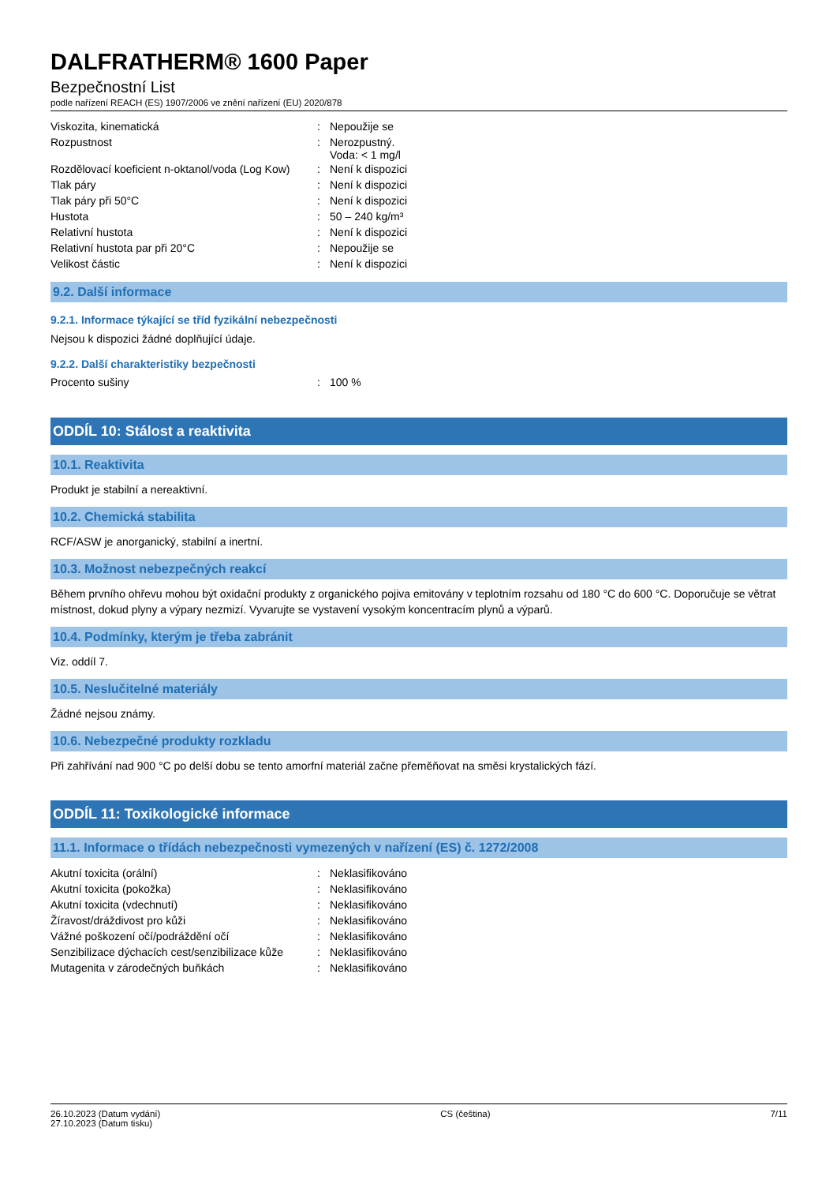DALFRATHERM® 1600 Paper
Bezpečnostní List
podle nařízení REACH (ES) 1907/2006 ve znění nařízení (EU) 2020/878
| Viskozita, kinematická | : | Nepoužije se |
| Rozpustnost | : | Nerozpustný. Voda: < 1 mg/l |
| Rozdělovací koeficient n-oktanol/voda (Log Kow) | : | Není k dispozici |
| Tlak páry | : | Není k dispozici |
| Tlak páry při 50°C | : | Není k dispozici |
| Hustota | : | 50 – 240 kg/m³ |
| Relativní hustota | : | Není k dispozici |
| Relativní hustota par při 20°C | : | Nepoužije se |
| Velikost částic | : | Není k dispozici |
9.2. Další informace
9.2.1. Informace týkající se tříd fyzikální nebezpečnosti
Nejsou k dispozici žádné doplňující údaje.
9.2.2. Další charakteristiky bezpečnosti
| Procento sušiny | : | 100 % |
ODDÍL 10: Stálost a reaktivita
10.1. Reaktivita
Produkt je stabilní a nereaktivní.
10.2. Chemická stabilita
RCF/ASW je anorganický, stabilní a inertní.
10.3. Možnost nebezpečných reakcí
Během prvního ohřevu mohou být oxidační produkty z organického pojiva emitovány v teplotním rozsahu od 180 °C do 600 °C. Doporučuje se větrat místnost, dokud plyny a výpary nezmizí. Vyvarujte se vystavení vysokým koncentracím plynů a výparů.
10.4. Podmínky, kterým je třeba zabránit
Viz. oddíl 7.
10.5. Neslučitelné materiály
Žádné nejsou známy.
10.6. Nebezpečné produkty rozkladu
Při zahřívání nad 900 °C po delší dobu se tento amorfní materiál začne přeměňovat na směsi krystalických fází.
ODDÍL 11: Toxikologické informace
11.1. Informace o třídách nebezpečnosti vymezených v nařízení (ES) č. 1272/2008
| Akutní toxicita (orální) | : | Neklasifikováno |
| Akutní toxicita (pokožka) | : | Neklasifikováno |
| Akutní toxicita (vdechnutí) | : | Neklasifikováno |
| Žíravost/dráždivost pro kůži | : | Neklasifikováno |
| Vážné poškození očí/podráždění očí | : | Neklasifikováno |
| Senzibilizace dýchacích cest/senzibilizace kůže | : | Neklasifikováno |
| Mutagenita v zárodečných buňkách | : | Neklasifikováno |
26.10.2023 (Datum vydání)
27.10.2023 (Datum tisku)
CS (čeština) 7/11